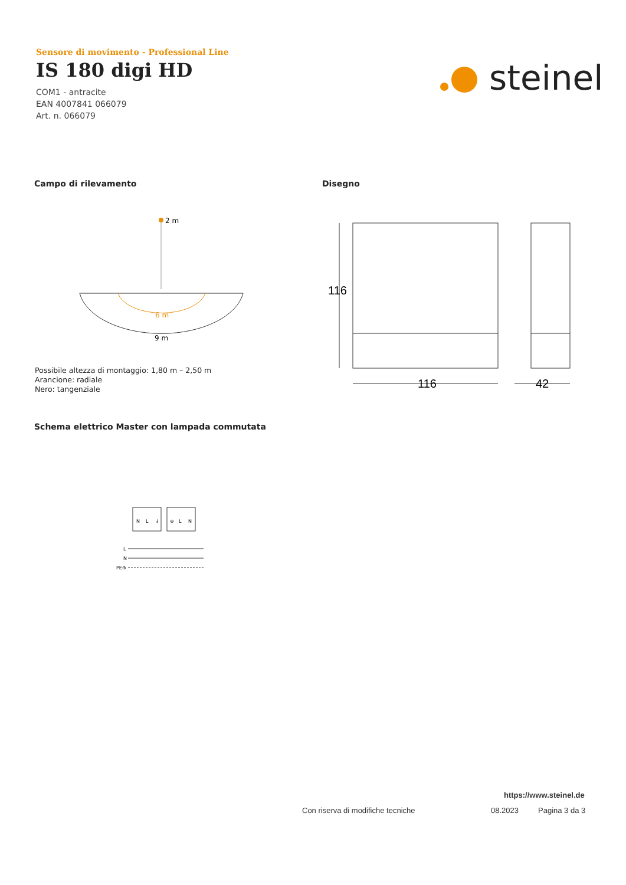Sensore di movimento - Professional Line
IS 180 digi HD
COM1 - antracite
EAN 4007841 066079
Art. n. 066079
steinel
Campo di rilevamento Disegno
2 m
6 m
9 m
Possibile altezza di montaggio: 1,80 m – 2,50 m
Arancione: radiale
Nero: tangenziale
116
116
42
Schema elettrico Master con lampada commutata
N
L
↓
⊕
L
N
L
N
PE⊕
https://www.steinel.de
Con riserva di modifiche tecniche
08.2023 Pagina 3 da 3